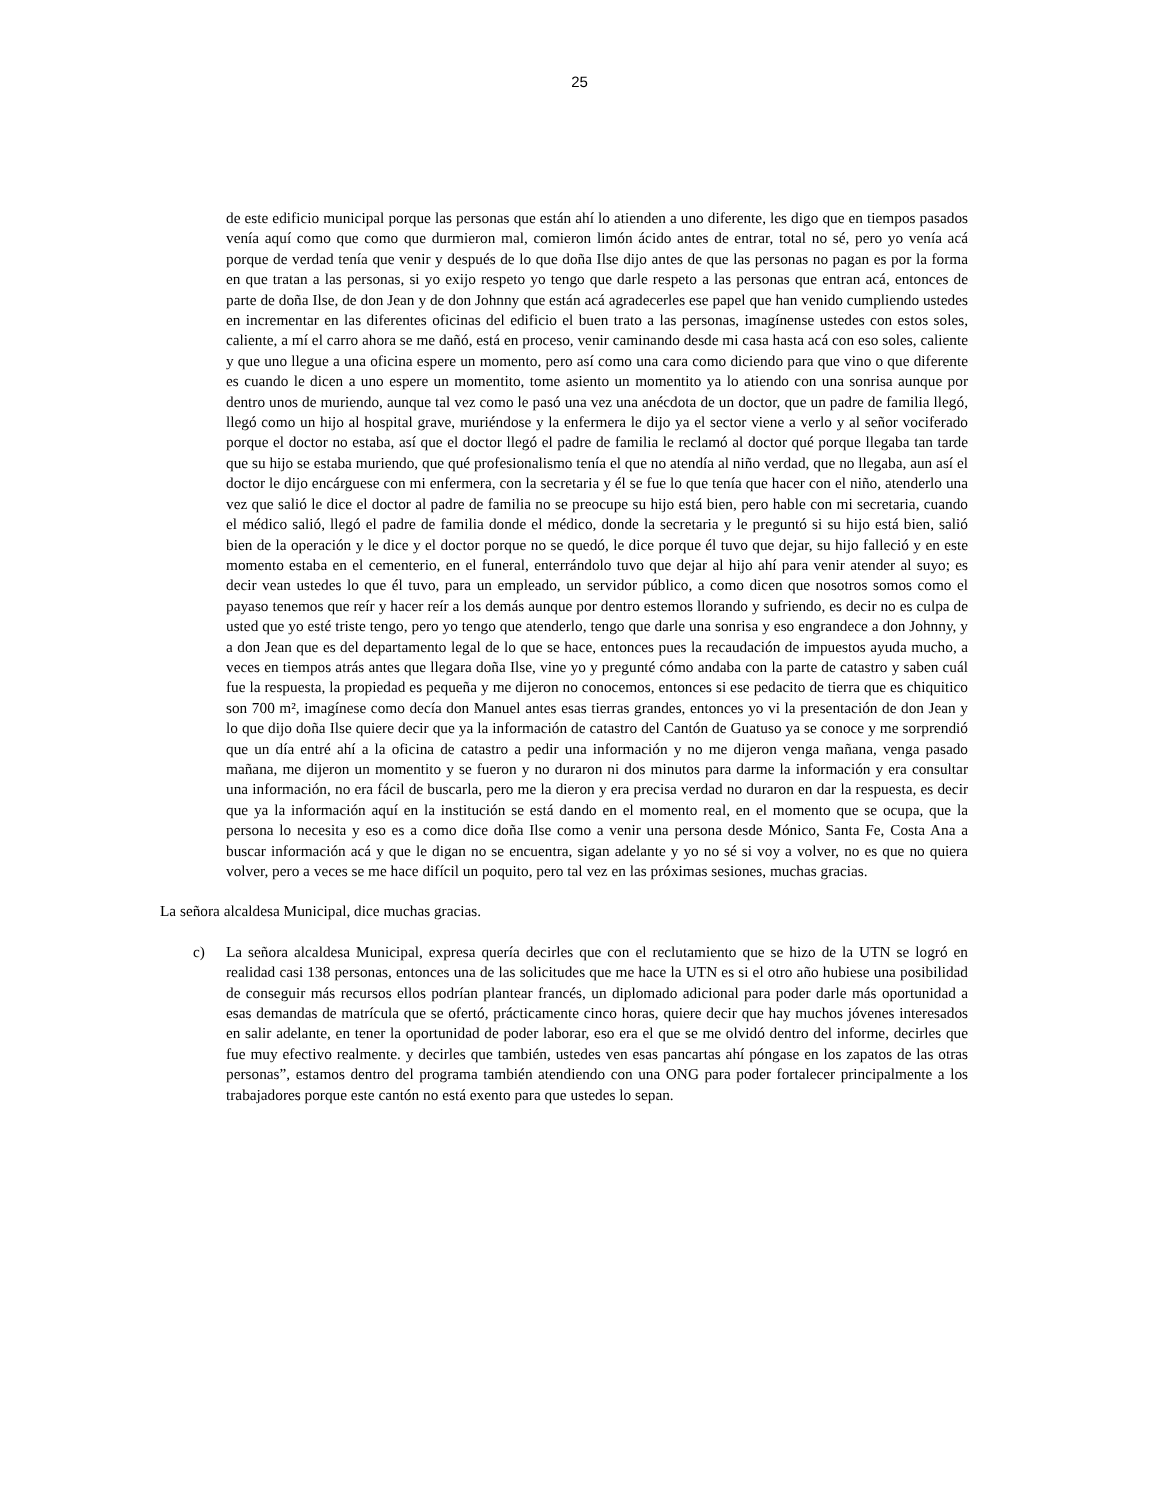25
de este edificio municipal porque las personas que están ahí lo atienden a uno diferente, les digo que en tiempos pasados venía aquí como que como que durmieron mal, comieron limón ácido antes de entrar, total no sé, pero yo venía acá porque de verdad tenía que venir y después de lo que doña Ilse dijo antes de que las personas no pagan es por la forma en que tratan a las personas, si yo exijo respeto yo tengo que darle respeto a las personas que entran acá, entonces de parte de doña Ilse, de don Jean y de don Johnny que están acá agradecerles ese papel que han venido cumpliendo ustedes en incrementar en las diferentes oficinas del edificio el buen trato a las personas, imagínense ustedes con estos soles, caliente, a mí el carro ahora se me dañó, está en proceso, venir caminando desde mi casa hasta acá con eso soles, caliente y que uno llegue a una oficina espere un momento, pero así como una cara como diciendo para que vino o que diferente es cuando le dicen a uno espere un momentito, tome asiento un momentito ya lo atiendo con una sonrisa aunque por dentro unos de muriendo, aunque tal vez como le pasó una vez una anécdota de un doctor, que un padre de familia llegó, llegó como un hijo al hospital grave, muriéndose y la enfermera le dijo ya el sector viene a verlo y al señor vociferado porque el doctor no estaba, así que el doctor llegó el padre de familia le reclamó al doctor qué porque llegaba tan tarde que su hijo se estaba muriendo, que qué profesionalismo tenía el que no atendía al niño verdad, que no llegaba, aun así el doctor le dijo encárguese con mi enfermera, con la secretaria y él se fue lo que tenía que hacer con el niño, atenderlo una vez que salió le dice el doctor al padre de familia no se preocupe su hijo está bien, pero hable con mi secretaria, cuando el médico salió, llegó el padre de familia donde el médico, donde la secretaria y le preguntó si su hijo está bien, salió bien de la operación y le dice y el doctor porque no se quedó, le dice porque él tuvo que dejar, su hijo falleció y en este momento estaba en el cementerio, en el funeral, enterrándolo tuvo que dejar al hijo ahí para venir atender al suyo; es decir vean ustedes lo que él tuvo, para un empleado, un servidor público, a como dicen que nosotros somos como el payaso tenemos que reír y hacer reír a los demás aunque por dentro estemos llorando y sufriendo, es decir no es culpa de usted que yo esté triste tengo, pero yo tengo que atenderlo, tengo que darle una sonrisa y eso engrandece a don Johnny, y a don Jean que es del departamento legal de lo que se hace, entonces pues la recaudación de impuestos ayuda mucho, a veces en tiempos atrás antes que llegara doña Ilse, vine yo y pregunté cómo andaba con la parte de catastro y saben cuál fue la respuesta, la propiedad es pequeña y me dijeron no conocemos, entonces si ese pedacito de tierra que es chiquitico son 700 m², imagínese como decía don Manuel antes esas tierras grandes, entonces yo vi la presentación de don Jean y lo que dijo doña Ilse quiere decir que ya la información de catastro del Cantón de Guatuso ya se conoce y me sorprendió que un día entré ahí a la oficina de catastro a pedir una información y no me dijeron venga mañana, venga pasado mañana, me dijeron un momentito y se fueron y no duraron ni dos minutos para darme la información y era consultar una información, no era fácil de buscarla, pero me la dieron y era precisa verdad no duraron en dar la respuesta, es decir que ya la información aquí en la institución se está dando en el momento real, en el momento que se ocupa, que la persona lo necesita y eso es a como dice doña Ilse como a venir una persona desde Mónico, Santa Fe, Costa Ana a buscar información acá y que le digan no se encuentra, sigan adelante y yo no sé si voy a volver, no es que no quiera volver, pero a veces se me hace difícil un poquito, pero tal vez en las próximas sesiones, muchas gracias.
La señora alcaldesa Municipal, dice muchas gracias.
c) La señora alcaldesa Municipal, expresa quería decirles que con el reclutamiento que se hizo de la UTN se logró en realidad casi 138 personas, entonces una de las solicitudes que me hace la UTN es si el otro año hubiese una posibilidad de conseguir más recursos ellos podrían plantear francés, un diplomado adicional para poder darle más oportunidad a esas demandas de matrícula que se ofertó, prácticamente cinco horas, quiere decir que hay muchos jóvenes interesados en salir adelante, en tener la oportunidad de poder laborar, eso era el que se me olvidó dentro del informe, decirles que fue muy efectivo realmente. y decirles que también, ustedes ven esas pancartas ahí póngase en los zapatos de las otras personas”, estamos dentro del programa también atendiendo con una ONG para poder fortalecer principalmente a los trabajadores porque este cantón no está exento para que ustedes lo sepan.